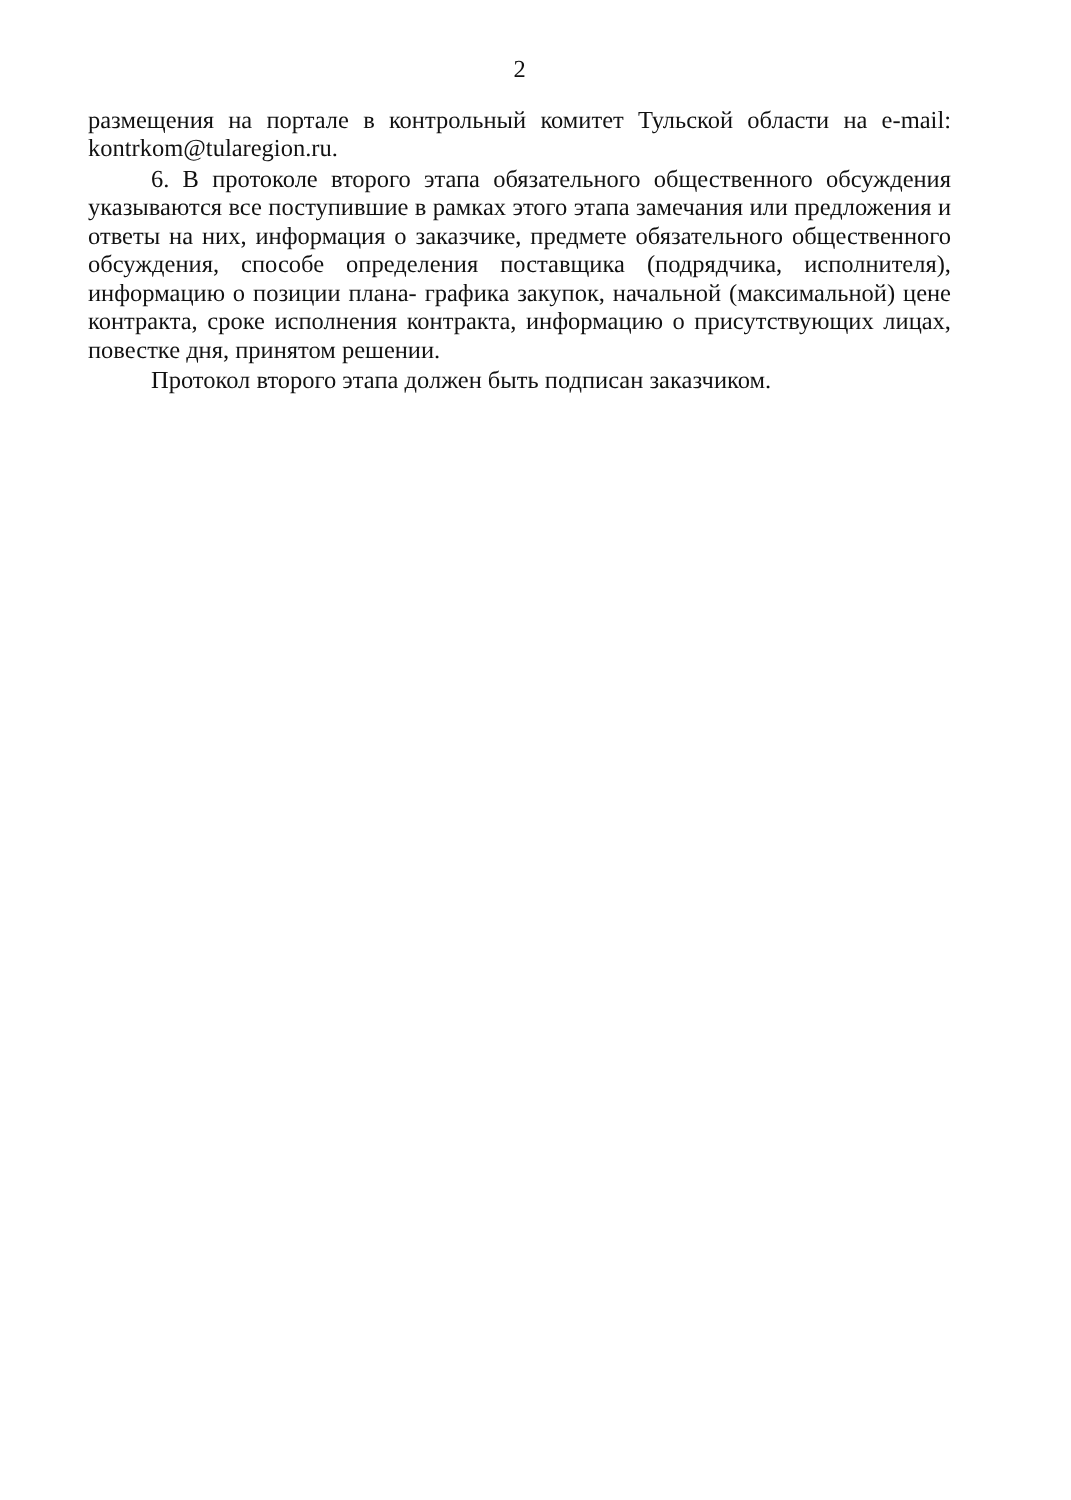2
размещения на портале в контрольный комитет Тульской области на e-mail: kontrkom@tularegion.ru.
6. В протоколе второго этапа обязательного общественного обсуждения указываются все поступившие в рамках этого этапа замечания или предложения и ответы на них, информация о заказчике, предмете обязательного общественного обсуждения, способе определения поставщика (подрядчика, исполнителя), информацию о позиции плана- графика закупок, начальной (максимальной) цене контракта, сроке исполнения контракта, информацию о присутствующих лицах, повестке дня, принятом решении.
Протокол второго этапа должен быть подписан заказчиком.